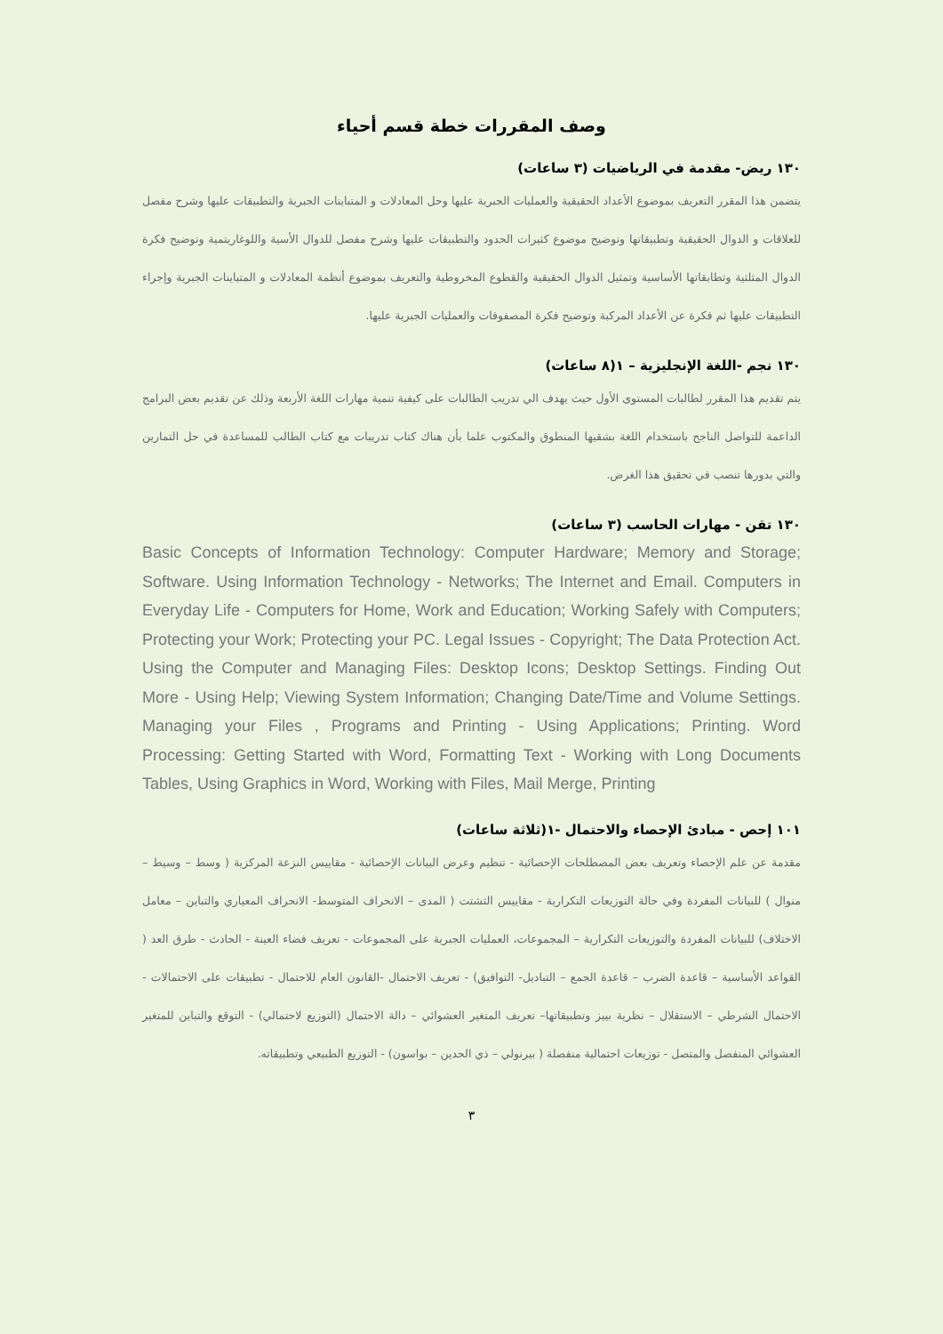وصف المقررات خطة قسم أحياء
١٣٠ ريض- مقدمة في الرياضيات (٣ ساعات)
يتضمن هذا المقرر التعريف بموضوع الأعداد الحقيقية والعمليات الجبرية عليها وحل المعادلات و المتباينات الجبرية والتطبيقات عليها وشرح مفصل للعلاقات و الدوال الحقيقية وتطبيقاتها وتوضيح موضوع كثيرات الحدود والتطبيقات عليها وشرح مفصل للدوال الأسية واللوغاريتمية وتوضيح فكرة الدوال المثلثية وتطابقاتها الأساسية وتمثيل الدوال الحقيقية والقطوع المخروطية والتعريف بموضوع أنظمة المعادلات و المتباينات الجبرية وإجراء التطبيقات عليها ثم فكرة عن الأعداد المركبة وتوضيح فكرة المصفوفات والعمليات الجبرية عليها.
١٣٠ نجم -اللغة الإنجليزية – ١(٨ ساعات)
يتم تقديم هذا المقرر لطالبات المستوى الأول حيث يهدف الي تدريب الطالبات على كيفية تنمية مهارات اللغة الأربعة وذلك عن تقديم بعض البرامج الداعمة للتواصل الناجح باستخدام اللغة بشقيها المنطوق والمكتوب علما بأن هناك كتاب تدريبات مع كتاب الطالب للمساعدة في حل التمارين والتي بدورها تنصب في تحقيق هذا الغرض.
١٣٠ تقن - مهارات الحاسب (٣ ساعات)
Basic Concepts of Information Technology: Computer Hardware; Memory and Storage; Software. Using Information Technology - Networks; The Internet and Email. Computers in Everyday Life - Computers for Home, Work and Education; Working Safely with Computers; Protecting your Work; Protecting your PC. Legal Issues - Copyright; The Data Protection Act. Using the Computer and Managing Files: Desktop Icons; Desktop Settings. Finding Out More - Using Help; Viewing System Information; Changing Date/Time and Volume Settings. Managing your Files , Programs and Printing - Using Applications; Printing. Word Processing: Getting Started with Word, Formatting Text - Working with Long Documents Tables, Using Graphics in Word, Working with Files, Mail Merge, Printing
١٠١ إحص - مبادئ الإحصاء والاحتمال -١(ثلاثة ساعات)
مقدمة عن علم الإحصاء وتعريف بعض المصطلحات الإحصائية - تنظيم وعرض البيانات الإحصائية - مقاييس النزعة المركزية ( وسط – وسيط – منوال ) للبيانات المفردة وفي حالة التوزيعات التكرارية - مقاييس التشتت ( المدى – الانحراف المتوسط- الانحراف المعياري والتباين – معامل الاختلاف) للبيانات المفردة والتوزيعات التكرارية – المجموعات، العمليات الجبرية على المجموعات - تعريف فضاء العينة - الحادث - طرق العد ( القواعد الأساسية – قاعدة الضرب – قاعدة الجمع – التباديل- التوافيق) - تعريف الاحتمال -القانون العام للاحتمال - تطبيقات على الاحتمالات - الاحتمال الشرطي – الاستقلال – نظرية بييز وتطبيقاتها– تعريف المتغير العشوائي – دالة الاحتمال (التوزيع لاحتمالي) - التوقع والتباين للمتغير العشوائي المنفصل والمتصل - توزيعات احتمالية منفصلة ( بيرنولي – ذي الحدين – بواسون) - التوزيع الطبيعي وتطبيقاته.
٣